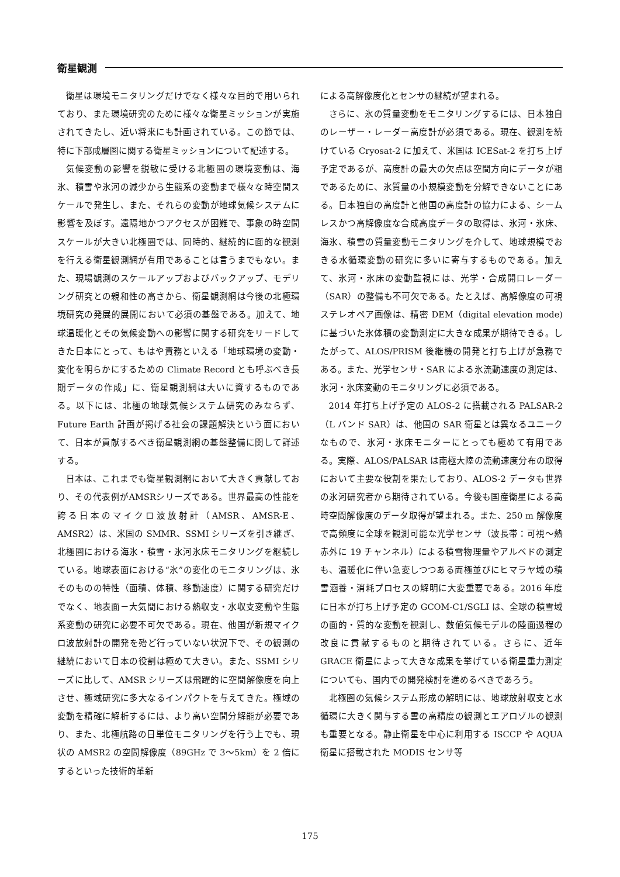衛星観測
衛星は環境モニタリングだけでなく様々な目的で用いられており、また環境研究のために様々な衛星ミッションが実施されてきたし、近い将来にも計画されている。この節では、特に下部成層圏に関する衛星ミッションについて記述する。
気候変動の影響を鋭敏に受ける北極圏の環境変動は、海氷、積雪や氷河の減少から生態系の変動まで様々な時空間スケールで発生し、また、それらの変動が地球気候システムに影響を及ぼす。遠隔地かつアクセスが困難で、事象の時空間スケールが大きい北極圏では、同時的、継続的に面的な観測を行える衛星観測網が有用であることは言うまでもない。また、現場観測のスケールアップおよびバックアップ、モデリング研究との親和性の高さから、衛星観測網は今後の北極環境研究の発展的展開において必須の基盤である。加えて、地球温暖化とその気候変動への影響に関する研究をリードしてきた日本にとって、もはや責務といえる「地球環境の変動・変化を明らかにするための Climate Record とも呼ぶべき長期データの作成」に、衛星観測網は大いに資するものである。以下には、北極の地球気候システム研究のみならず、Future Earth 計画が掲げる社会の課題解決という面において、日本が貢献するべき衛星観測網の基盤整備に関して詳述する。
日本は、これまでも衛星観測網において大きく貢献しており、その代表例がAMSRシリーズである。世界最高の性能を誇る日本のマイクロ波放射計（AMSR、AMSR-E、AMSR2）は、米国の SMMR、SSMI シリーズを引き継ぎ、北極圏における海氷・積雪・氷河氷床モニタリングを継続している。地球表面における“氷”の変化のモニタリングは、氷そのものの特性（面積、体積、移動速度）に関する研究だけでなく、地表面－大気間における熱収支・水収支変動や生態系変動の研究に必要不可欠である。現在、他国が新規マイクロ波放射計の開発を殆ど行っていない状況下で、その観測の継続において日本の役割は極めて大きい。また、SSMI シリーズに比して、AMSR シリーズは飛躍的に空間解像度を向上させ、極域研究に多大なるインパクトを与えてきた。極域の変動を精確に解析するには、より高い空間分解能が必要であり、また、北極航路の日単位モニタリングを行う上でも、現状の AMSR2 の空間解像度（89GHz で 3～5km）を 2 倍にするといった技術的革新
による高解像度化とセンサの継続が望まれる。
さらに、氷の質量変動をモニタリングするには、日本独自のレーザー・レーダー高度計が必須である。現在、観測を続けている Cryosat-2 に加えて、米国は ICESat-2 を打ち上げ予定であるが、高度計の最大の欠点は空間方向にデータが粗であるために、氷質量の小規模変動を分解できないことにある。日本独自の高度計と他国の高度計の協力による、シームレスかつ高解像度な合成高度データの取得は、氷河・氷床、海氷、積雪の質量変動モニタリングを介して、地球規模でおきる水循環変動の研究に多いに寄与するものである。加えて、氷河・氷床の変動監視には、光学・合成開口レーダー（SAR）の整備も不可欠である。たとえば、高解像度の可視ステレオペア画像は、精密 DEM（digital elevation mode)に基づいた氷体積の変動測定に大きな成果が期待できる。したがって、ALOS/PRISM 後継機の開発と打ち上げが急務である。また、光学センサ・SAR による氷流動速度の測定は、氷河・氷床変動のモニタリングに必須である。
2014 年打ち上げ予定の ALOS-2 に搭載される PALSAR-2（L バンド SAR）は、他国の SAR 衛星とは異なるユニークなもので、氷河・氷床モニターにとっても極めて有用である。実際、ALOS/PALSAR は南極大陸の流動速度分布の取得において主要な役割を果たしており、ALOS-2 データも世界の氷河研究者から期待されている。今後も国産衛星による高時空間解像度のデータ取得が望まれる。また、250 m 解像度で高頻度に全球を観測可能な光学センサ（波長帯：可視～熱赤外に 19 チャンネル）による積雪物理量やアルベドの測定も、温暖化に伴い急変しつつある両極並びにヒマラヤ域の積雪涵養・消耗プロセスの解明に大変重要である。2016 年度に日本が打ち上げ予定の GCOM-C1/SGLI は、全球の積雪域の面的・質的な変動を観測し、数値気候モデルの陸面過程の改良に貢献するものと期待されている。さらに、近年 GRACE 衛星によって大きな成果を挙げている衛星重力測定についても、国内での開発検討を進めるべきであろう。
北極圏の気候システム形成の解明には、地球放射収支と水循環に大きく関与する雲の高精度の観測とエアロゾルの観測も重要となる。静止衛星を中心に利用する ISCCP や AQUA 衛星に搭載された MODIS センサ等
175